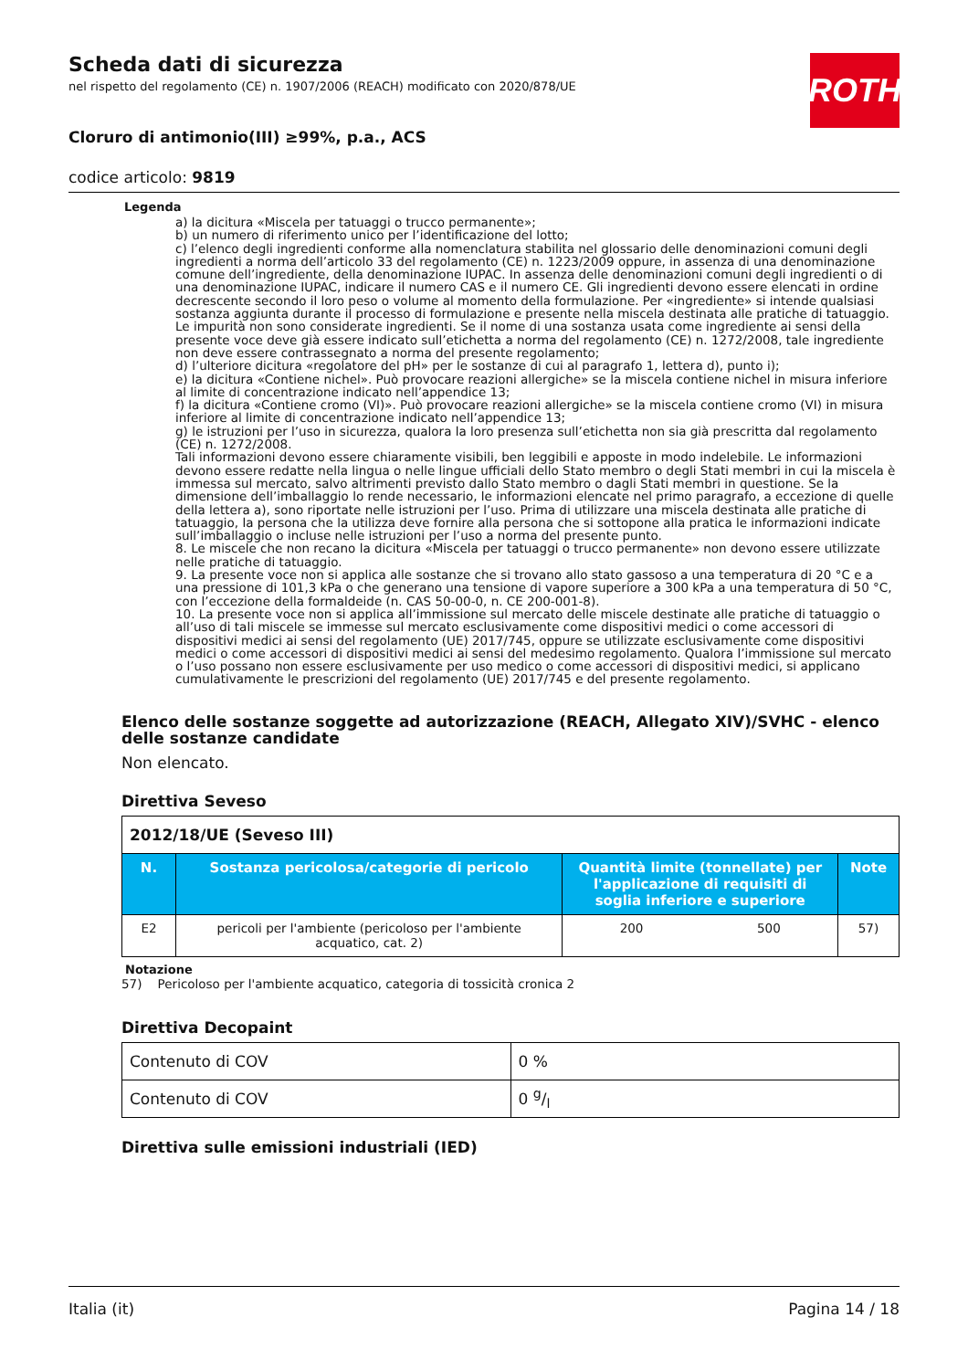ROTH
Scheda dati di sicurezza
nel rispetto del regolamento (CE) n. 1907/2006 (REACH) modificato con 2020/878/UE
Cloruro di antimonio(III) ≥99%, p.a., ACS
codice articolo: 9819
Legenda
a) la dicitura «Miscela per tatuaggi o trucco permanente»;
b) un numero di riferimento unico per l’identificazione del lotto;
c) l’elenco degli ingredienti conforme alla nomenclatura stabilita nel glossario delle denominazioni comuni degli ingredienti a norma dell’articolo 33 del regolamento (CE) n. 1223/2009 oppure, in assenza di una denominazione comune dell’ingrediente, della denominazione IUPAC. In assenza delle denominazioni comuni degli ingredienti o di una denominazione IUPAC, indicare il numero CAS e il numero CE. Gli ingredienti devono essere elencati in ordine decrescente secondo il loro peso o volume al momento della formulazione. Per «ingrediente» si intende qualsiasi sostanza aggiunta durante il processo di formulazione e presente nella miscela destinata alle pratiche di tatuaggio. Le impurità non sono considerate ingredienti. Se il nome di una sostanza usata come ingrediente ai sensi della presente voce deve già essere indicato sull’etichetta a norma del regolamento (CE) n. 1272/2008, tale ingrediente non deve essere contrassegnato a norma del presente regolamento;
d) l’ulteriore dicitura «regolatore del pH» per le sostanze di cui al paragrafo 1, lettera d), punto i);
e) la dicitura «Contiene nichel». Può provocare reazioni allergiche» se la miscela contiene nichel in misura inferiore al limite di concentrazione indicato nell’appendice 13;
f) la dicitura «Contiene cromo (VI)». Può provocare reazioni allergiche» se la miscela contiene cromo (VI) in misura inferiore al limite di concentrazione indicato nell’appendice 13;
g) le istruzioni per l’uso in sicurezza, qualora la loro presenza sull’etichetta non sia già prescritta dal regolamento (CE) n. 1272/2008.
Tali informazioni devono essere chiaramente visibili, ben leggibili e apposte in modo indelebile. Le informazioni devono essere redatte nella lingua o nelle lingue ufficiali dello Stato membro o degli Stati membri in cui la miscela è immessa sul mercato, salvo altrimenti previsto dallo Stato membro o dagli Stati membri in questione. Se la dimensione dell’imballaggio lo rende necessario, le informazioni elencate nel primo paragrafo, a eccezione di quelle della lettera a), sono riportate nelle istruzioni per l’uso. Prima di utilizzare una miscela destinata alle pratiche di tatuaggio, la persona che la utilizza deve fornire alla persona che si sottopone alla pratica le informazioni indicate sull’imballaggio o incluse nelle istruzioni per l’uso a norma del presente punto.
8. Le miscele che non recano la dicitura «Miscela per tatuaggi o trucco permanente» non devono essere utilizzate nelle pratiche di tatuaggio.
9. La presente voce non si applica alle sostanze che si trovano allo stato gassoso a una temperatura di 20 °C e a una pressione di 101,3 kPa o che generano una tensione di vapore superiore a 300 kPa a una temperatura di 50 °C, con l’eccezione della formaldeide (n. CAS 50-00-0, n. CE 200-001-8).
10. La presente voce non si applica all’immissione sul mercato delle miscele destinate alle pratiche di tatuaggio o all’uso di tali miscele se immesse sul mercato esclusivamente come dispositivi medici o come accessori di dispositivi medici ai sensi del regolamento (UE) 2017/745, oppure se utilizzate esclusivamente come dispositivi medici o come accessori di dispositivi medici ai sensi del medesimo regolamento. Qualora l’immissione sul mercato o l’uso possano non essere esclusivamente per uso medico o come accessori di dispositivi medici, si applicano cumulativamente le prescrizioni del regolamento (UE) 2017/745 e del presente regolamento.
Elenco delle sostanze soggette ad autorizzazione (REACH, Allegato XIV)/SVHC - elenco delle sostanze candidate
Non elencato.
Direttiva Seveso
| 2012/18/UE (Seveso III) | | | | |
| N. | Sostanza pericolosa/categorie di pericolo | Quantità limite (tonnellate) per l'applicazione di requisiti di soglia inferiore e superiore | | Note |
| E2 | pericoli per l'ambiente (pericoloso per l'ambiente acquatico, cat. 2) | 200 | 500 | 57) |
Notazione
57) Pericoloso per l'ambiente acquatico, categoria di tossicità cronica 2
Direttiva Decopaint
| Contenuto di COV | 0 % |
| Contenuto di COV | 0 g/l |
Direttiva sulle emissioni industriali (IED)
Italia (it) Pagina 14 / 18